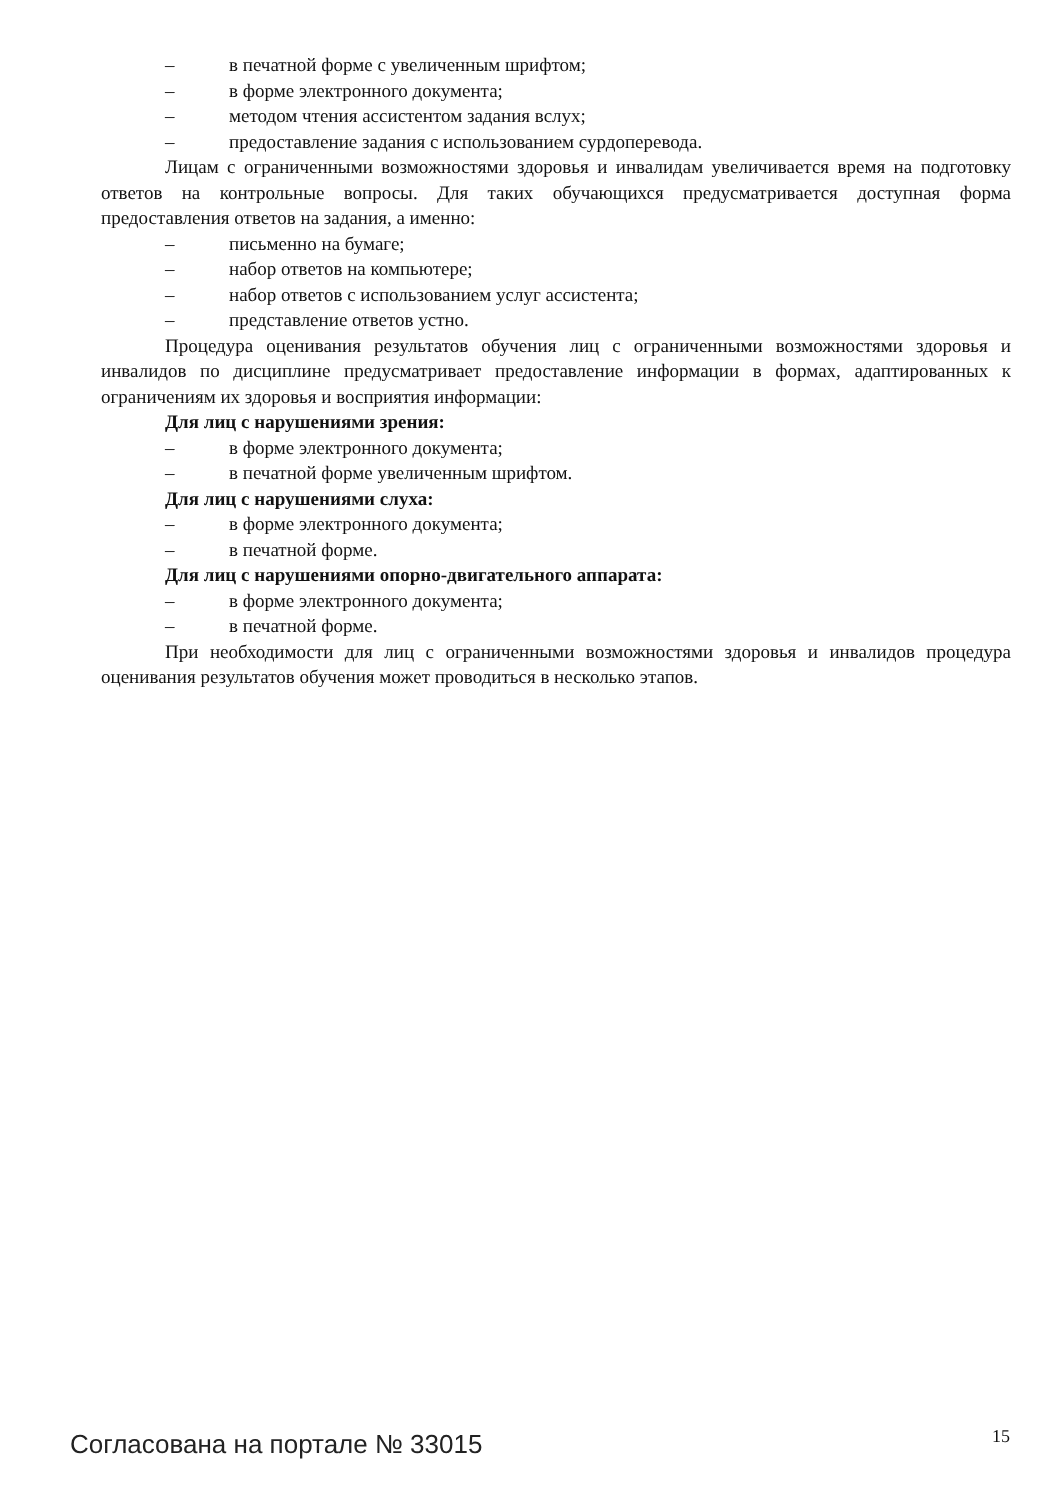– в печатной форме с увеличенным шрифтом;
– в форме электронного документа;
– методом чтения ассистентом задания вслух;
– предоставление задания с использованием сурдоперевода.
Лицам с ограниченными возможностями здоровья и инвалидам увеличивается время на подготовку ответов на контрольные вопросы. Для таких обучающихся предусматривается доступная форма предоставления ответов на задания, а именно:
– письменно на бумаге;
– набор ответов на компьютере;
– набор ответов с использованием услуг ассистента;
– представление ответов устно.
Процедура оценивания результатов обучения лиц с ограниченными возможностями здоровья и инвалидов по дисциплине предусматривает предоставление информации в формах, адаптированных к ограничениям их здоровья и восприятия информации:
Для лиц с нарушениями зрения:
– в форме электронного документа;
– в печатной форме увеличенным шрифтом.
Для лиц с нарушениями слуха:
– в форме электронного документа;
– в печатной форме.
Для лиц с нарушениями опорно-двигательного аппарата:
– в форме электронного документа;
– в печатной форме.
При необходимости для лиц с ограниченными возможностями здоровья и инвалидов процедура оценивания результатов обучения может проводиться в несколько этапов.
Согласована на портале № 33015 15